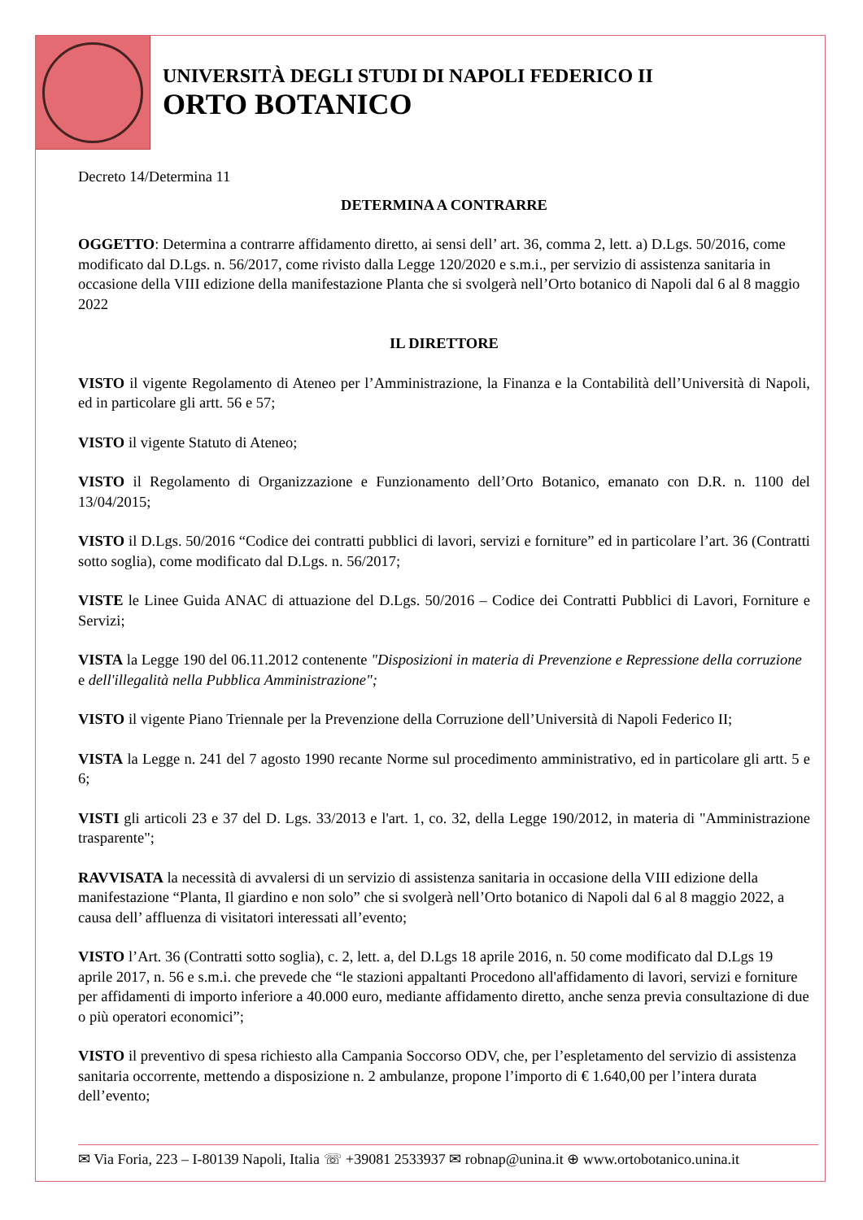UNIVERSITÀ DEGLI STUDI DI NAPOLI FEDERICO II
ORTO BOTANICO
Decreto 14/Determina 11
DETERMINA A CONTRARRE
OGGETTO: Determina a contrarre affidamento diretto, ai sensi dell’ art. 36, comma 2, lett. a) D.Lgs. 50/2016, come modificato dal D.Lgs. n. 56/2017, come rivisto dalla Legge 120/2020 e s.m.i., per servizio di assistenza sanitaria in occasione della VIII edizione della manifestazione Planta che si svolgerà nell’Orto botanico di Napoli dal 6 al 8 maggio 2022
IL DIRETTORE
VISTO il vigente Regolamento di Ateneo per l’Amministrazione, la Finanza e la Contabilità dell’Università di Napoli, ed in particolare gli artt. 56 e 57;
VISTO il vigente Statuto di Ateneo;
VISTO il Regolamento di Organizzazione e Funzionamento dell’Orto Botanico, emanato con D.R. n. 1100 del 13/04/2015;
VISTO il D.Lgs. 50/2016 “Codice dei contratti pubblici di lavori, servizi e forniture” ed in particolare l’art. 36 (Contratti sotto soglia), come modificato dal D.Lgs. n. 56/2017;
VISTE le Linee Guida ANAC di attuazione del D.Lgs. 50/2016 – Codice dei Contratti Pubblici di Lavori, Forniture e Servizi;
VISTA la Legge 190 del 06.11.2012 contenente "Disposizioni in materia di Prevenzione e Repressione della corruzione e dell'illegalità nella Pubblica Amministrazione";
VISTO il vigente Piano Triennale per la Prevenzione della Corruzione dell’Università di Napoli Federico II;
VISTA la Legge n. 241 del 7 agosto 1990 recante Norme sul procedimento amministrativo, ed in particolare gli artt. 5 e 6;
VISTI gli articoli 23 e 37 del D. Lgs. 33/2013 e l'art. 1, co. 32, della Legge 190/2012, in materia di "Amministrazione trasparente";
RAVVISATA la necessità di avvalersi di un servizio di assistenza sanitaria in occasione della VIII edizione della manifestazione “Planta, Il giardino e non solo” che si svolgerà nell’Orto botanico di Napoli dal 6 al 8 maggio 2022, a causa dell’ affluenza di visitatori interessati all’evento;
VISTO l’Art. 36 (Contratti sotto soglia), c. 2, lett. a, del D.Lgs 18 aprile 2016, n. 50 come modificato dal D.Lgs 19 aprile 2017, n. 56 e s.m.i. che prevede che “le stazioni appaltanti Procedono all'affidamento di lavori, servizi e forniture per affidamenti di importo inferiore a 40.000 euro, mediante affidamento diretto, anche senza previa consultazione di due o più operatori economici”;
VISTO il preventivo di spesa richiesto alla Campania Soccorso ODV, che, per l’espletamento del servizio di assistenza sanitaria occorrente, mettendo a disposizione n. 2 ambulanze, propone l’importo di € 1.640,00 per l’intera durata dell’evento;
✉ Via Foria, 223 – I-80139 Napoli, Italia ☏ +39081 2533937 ✉ robnap@unina.it ⊕ www.ortobotanico.unina.it